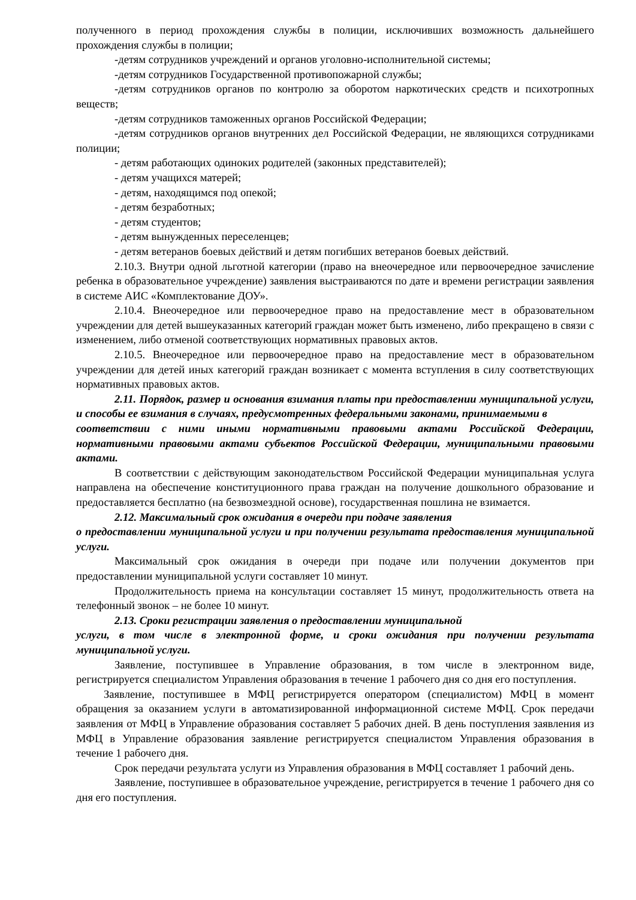полученного в период прохождения службы в полиции, исключивших возможность дальнейшего прохождения службы в полиции;
-детям сотрудников учреждений и органов уголовно-исполнительной системы;
-детям сотрудников Государственной противопожарной службы;
-детям сотрудников органов по контролю за оборотом наркотических средств и психотропных веществ;
-детям сотрудников таможенных органов Российской Федерации;
-детям сотрудников органов внутренних дел Российской Федерации, не являющихся сотрудниками полиции;
- детям работающих одиноких родителей (законных представителей);
- детям учащихся матерей;
- детям, находящимся под опекой;
- детям безработных;
- детям студентов;
- детям вынужденных переселенцев;
- детям ветеранов боевых действий и детям погибших ветеранов боевых действий.
2.10.3. Внутри одной льготной категории (право на внеочередное или первоочередное зачисление ребенка в образовательное учреждение) заявления выстраиваются по дате и времени регистрации заявления в системе АИС «Комплектование ДОУ».
2.10.4. Внеочередное или первоочередное право на предоставление мест в образовательном учреждении для детей вышеуказанных категорий граждан может быть изменено, либо прекращено в связи с изменением, либо отменой соответствующих нормативных правовых актов.
2.10.5. Внеочередное или первоочередное право на предоставление мест в образовательном учреждении для детей иных категорий граждан возникает с момента вступления в силу соответствующих нормативных правовых актов.
2.11. Порядок, размер и основания взимания платы при предоставлении муниципальной услуги, и способы ее взимания в случаях, предусмотренных федеральными законами, принимаемыми в
соответствии с ними иными нормативными правовыми актами Российской Федерации, нормативными правовыми актами субъектов Российской Федерации, муниципальными правовыми актами.
В соответствии с действующим законодательством Российской Федерации муниципальная услуга направлена на обеспечение конституционного права граждан на получение дошкольного образование и предоставляется бесплатно (на безвозмездной основе), государственная пошлина не взимается.
2.12. Максимальный срок ожидания в очереди при подаче заявления
о предоставлении муниципальной услуги и при получении результата предоставления муниципальной услуги.
Максимальный срок ожидания в очереди при подаче или получении документов при предоставлении муниципальной услуги составляет 10 минут.
Продолжительность приема на консультации составляет 15 минут, продолжительность ответа на телефонный звонок – не более 10 минут.
2.13. Сроки регистрации заявления о предоставлении муниципальной
услуги, в том числе в электронной форме, и сроки ожидания при получении результата муниципальной услуги.
Заявление, поступившее в Управление образования, в том числе в электронном виде, регистрируется специалистом Управления образования в течение 1 рабочего дня со дня его поступления.
Заявление, поступившее в МФЦ регистрируется оператором (специалистом) МФЦ в момент обращения за оказанием услуги в автоматизированной информационной системе МФЦ. Срок передачи заявления от МФЦ в Управление образования составляет 5 рабочих дней. В день поступления заявления из МФЦ в Управление образования заявление регистрируется специалистом Управления образования в течение 1 рабочего дня.
Срок передачи результата услуги из Управления образования в МФЦ составляет 1 рабочий день.
Заявление, поступившее в образовательное учреждение, регистрируется в течение 1 рабочего дня со дня его поступления.